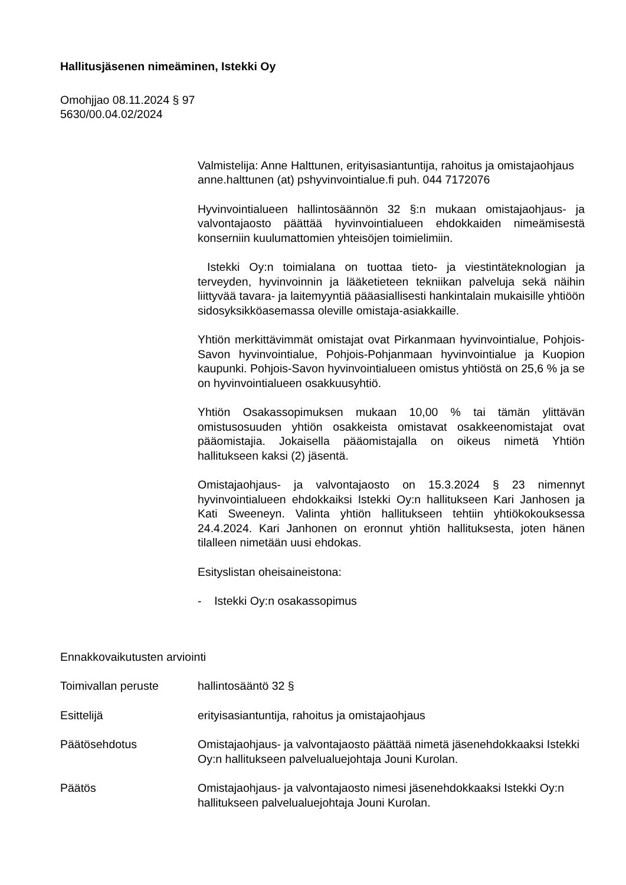Hallitusjäsenen nimeäminen, Istekki Oy
Omohjjao 08.11.2024 § 97
5630/00.04.02/2024
Valmistelija: Anne Halttunen, erityisasiantuntija, rahoitus ja omistajaohjaus anne.halttunen (at) pshyvinvointialue.fi puh. 044 7172076
Hyvinvointialueen hallintosäännön 32 §:n mukaan omistajaohjaus- ja valvontajaosto päättää hyvinvointialueen ehdokkaiden nimeämisestä konserniin kuulumattomien yhteisöjen toimielimiin.
Istekki Oy:n toimialana on tuottaa tieto- ja viestintäteknologian ja terveyden, hyvinvoinnin ja lääketieteen tekniikan palveluja sekä näihin liittyvää tavara- ja laitemyyntiä pääasiallisesti hankintalain mukaisille yhtiöön sidosyksikköasemassa oleville omistaja-asiakkaille.
Yhtiön merkittävimmät omistajat ovat Pirkanmaan hyvinvointialue, Pohjois-Savon hyvinvointialue, Pohjois-Pohjanmaan hyvinvointialue ja Kuopion kaupunki. Pohjois-Savon hyvinvointialueen omistus yhtiöstä on 25,6 % ja se on hyvinvointialueen osakkuusyhtiö.
Yhtiön Osakassopimuksen mukaan 10,00 % tai tämän ylittävän omistusosuuden yhtiön osakkeista omistavat osakkeenomistajat ovat pääomistajia. Jokaisella pääomistajalla on oikeus nimetä Yhtiön hallitukseen kaksi (2) jäsentä.
Omistajaohjaus- ja valvontajaosto on 15.3.2024 § 23 nimennyt hyvinvointialueen ehdokkaiksi Istekki Oy:n hallitukseen Kari Janhosen ja Kati Sweeneyn. Valinta yhtiön hallitukseen tehtiin yhtiökokouksessa 24.4.2024. Kari Janhonen on eronnut yhtiön hallituksesta, joten hänen tilalleen nimetään uusi ehdokas.
Esityslistan oheisaineistona:
- Istekki Oy:n osakassopimus
Ennakkovaikutusten arviointi
Toimivallan peruste hallintosääntö 32 §
Esittelijä erityisasiantuntija, rahoitus ja omistajaohjaus
Päätösehdotus Omistajaohjaus- ja valvontajaosto päättää nimetä jäsenehdokkaaksi Istekki Oy:n hallitukseen palvelualuejohtaja Jouni Kurolan.
Päätös Omistajaohjaus- ja valvontajaosto nimesi jäsenehdokkaaksi Istekki Oy:n hallitukseen palvelualuejohtaja Jouni Kurolan.